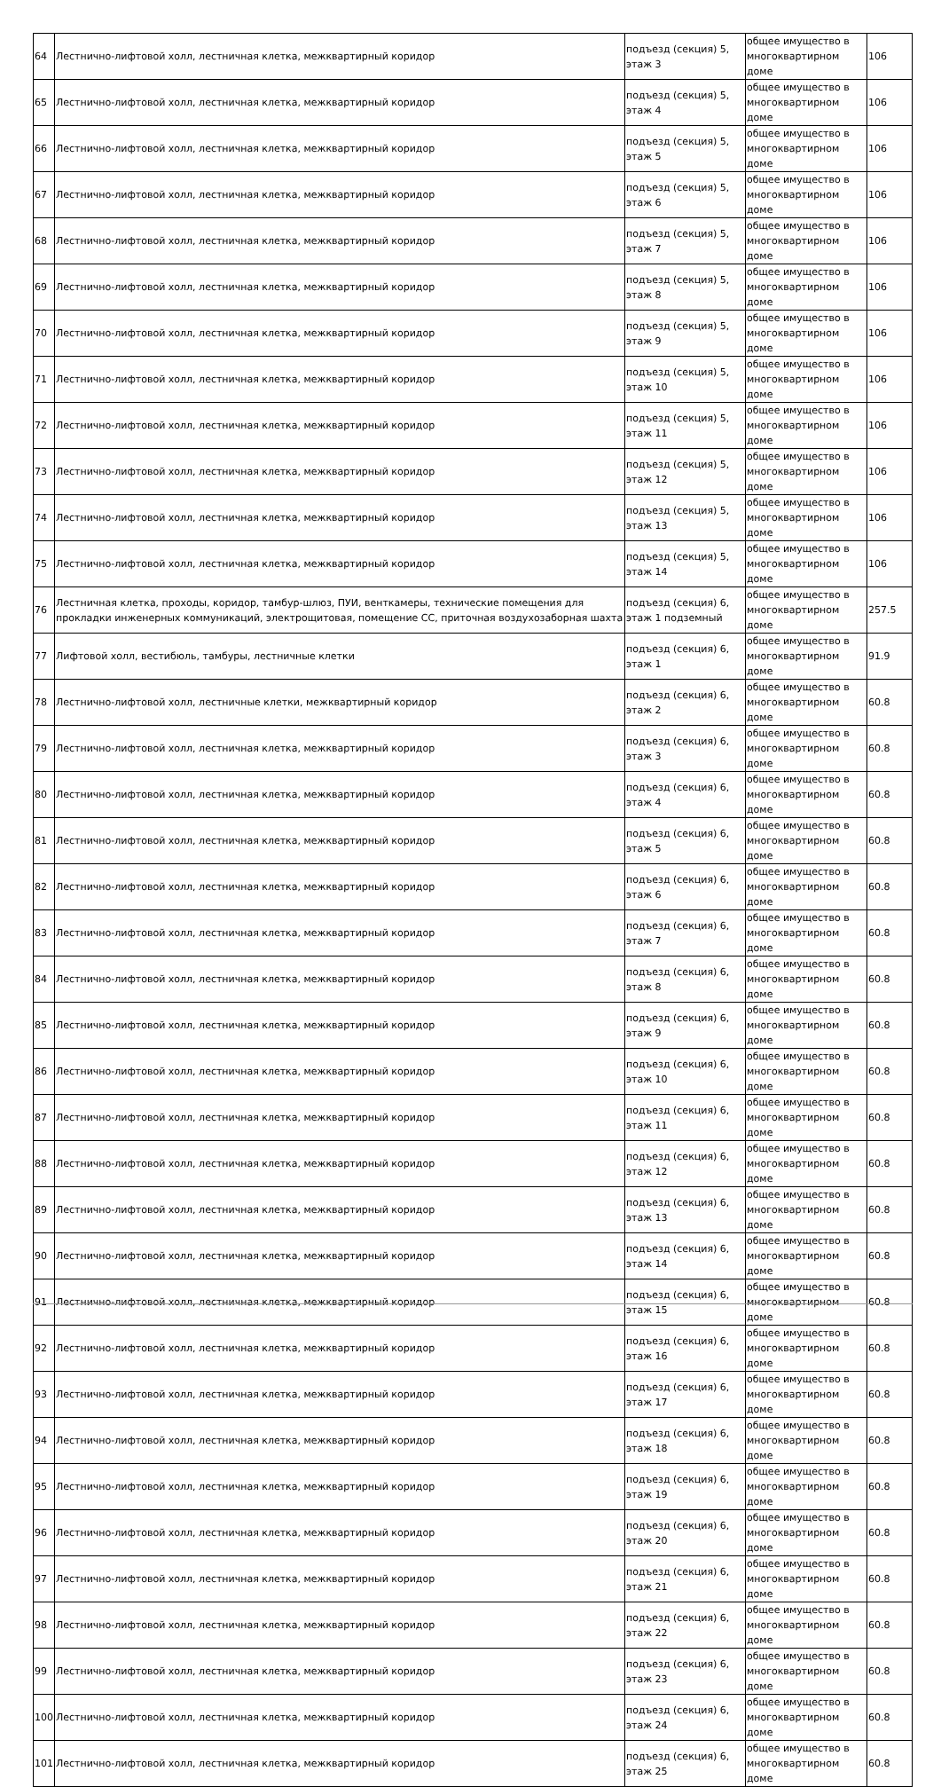| 64 | Лестнично-лифтовой холл, лестничная клетка, межквартирный коридор | подъезд (секция) 5, этаж 3 | общее имущество в многоквартирном доме | 106 |
| 65 | Лестнично-лифтовой холл, лестничная клетка, межквартирный коридор | подъезд (секция) 5, этаж 4 | общее имущество в многоквартирном доме | 106 |
| 66 | Лестнично-лифтовой холл, лестничная клетка, межквартирный коридор | подъезд (секция) 5, этаж 5 | общее имущество в многоквартирном доме | 106 |
| 67 | Лестнично-лифтовой холл, лестничная клетка, межквартирный коридор | подъезд (секция) 5, этаж 6 | общее имущество в многоквартирном доме | 106 |
| 68 | Лестнично-лифтовой холл, лестничная клетка, межквартирный коридор | подъезд (секция) 5, этаж 7 | общее имущество в многоквартирном доме | 106 |
| 69 | Лестнично-лифтовой холл, лестничная клетка, межквартирный коридор | подъезд (секция) 5, этаж 8 | общее имущество в многоквартирном доме | 106 |
| 70 | Лестнично-лифтовой холл, лестничная клетка, межквартирный коридор | подъезд (секция) 5, этаж 9 | общее имущество в многоквартирном доме | 106 |
| 71 | Лестнично-лифтовой холл, лестничная клетка, межквартирный коридор | подъезд (секция) 5, этаж 10 | общее имущество в многоквартирном доме | 106 |
| 72 | Лестнично-лифтовой холл, лестничная клетка, межквартирный коридор | подъезд (секция) 5, этаж 11 | общее имущество в многоквартирном доме | 106 |
| 73 | Лестнично-лифтовой холл, лестничная клетка, межквартирный коридор | подъезд (секция) 5, этаж 12 | общее имущество в многоквартирном доме | 106 |
| 74 | Лестнично-лифтовой холл, лестничная клетка, межквартирный коридор | подъезд (секция) 5, этаж 13 | общее имущество в многоквартирном доме | 106 |
| 75 | Лестнично-лифтовой холл, лестничная клетка, межквартирный коридор | подъезд (секция) 5, этаж 14 | общее имущество в многоквартирном доме | 106 |
| 76 | Лестничная клетка, проходы, коридор, тамбур-шлюз, ПУИ, венткамеры, технические помещения для прокладки инженерных коммуникаций, электрощитовая, помещение СС, приточная воздухозаборная шахта | подъезд (секция) 6, этаж 1 подземный | общее имущество в многоквартирном доме | 257.5 |
| 77 | Лифтовой холл, вестибюль, тамбуры, лестничные клетки | подъезд (секция) 6, этаж 1 | общее имущество в многоквартирном доме | 91.9 |
| 78 | Лестнично-лифтовой холл, лестничные клетки, межквартирный коридор | подъезд (секция) 6, этаж 2 | общее имущество в многоквартирном доме | 60.8 |
| 79 | Лестнично-лифтовой холл, лестничная клетка, межквартирный коридор | подъезд (секция) 6, этаж 3 | общее имущество в многоквартирном доме | 60.8 |
| 80 | Лестнично-лифтовой холл, лестничная клетка, межквартирный коридор | подъезд (секция) 6, этаж 4 | общее имущество в многоквартирном доме | 60.8 |
| 81 | Лестнично-лифтовой холл, лестничная клетка, межквартирный коридор | подъезд (секция) 6, этаж 5 | общее имущество в многоквартирном доме | 60.8 |
| 82 | Лестнично-лифтовой холл, лестничная клетка, межквартирный коридор | подъезд (секция) 6, этаж 6 | общее имущество в многоквартирном доме | 60.8 |
| 83 | Лестнично-лифтовой холл, лестничная клетка, межквартирный коридор | подъезд (секция) 6, этаж 7 | общее имущество в многоквартирном доме | 60.8 |
| 84 | Лестнично-лифтовой холл, лестничная клетка, межквартирный коридор | подъезд (секция) 6, этаж 8 | общее имущество в многоквартирном доме | 60.8 |
| 85 | Лестнично-лифтовой холл, лестничная клетка, межквартирный коридор | подъезд (секция) 6, этаж 9 | общее имущество в многоквартирном доме | 60.8 |
| 86 | Лестнично-лифтовой холл, лестничная клетка, межквартирный коридор | подъезд (секция) 6, этаж 10 | общее имущество в многоквартирном доме | 60.8 |
| 87 | Лестнично-лифтовой холл, лестничная клетка, межквартирный коридор | подъезд (секция) 6, этаж 11 | общее имущество в многоквартирном доме | 60.8 |
| 88 | Лестнично-лифтовой холл, лестничная клетка, межквартирный коридор | подъезд (секция) 6, этаж 12 | общее имущество в многоквартирном доме | 60.8 |
| 89 | Лестнично-лифтовой холл, лестничная клетка, межквартирный коридор | подъезд (секция) 6, этаж 13 | общее имущество в многоквартирном доме | 60.8 |
| 90 | Лестнично-лифтовой холл, лестничная клетка, межквартирный коридор | подъезд (секция) 6, этаж 14 | общее имущество в многоквартирном доме | 60.8 |
| 91 | Лестнично-лифтовой холл, лестничная клетка, межквартирный коридор | подъезд (секция) 6, этаж 15 | общее имущество в многоквартирном доме | 60.8 |
| 92 | Лестнично-лифтовой холл, лестничная клетка, межквартирный коридор | подъезд (секция) 6, этаж 16 | общее имущество в многоквартирном доме | 60.8 |
| 93 | Лестнично-лифтовой холл, лестничная клетка, межквартирный коридор | подъезд (секция) 6, этаж 17 | общее имущество в многоквартирном доме | 60.8 |
| 94 | Лестнично-лифтовой холл, лестничная клетка, межквартирный коридор | подъезд (секция) 6, этаж 18 | общее имущество в многоквартирном доме | 60.8 |
| 95 | Лестнично-лифтовой холл, лестничная клетка, межквартирный коридор | подъезд (секция) 6, этаж 19 | общее имущество в многоквартирном доме | 60.8 |
| 96 | Лестнично-лифтовой холл, лестничная клетка, межквартирный коридор | подъезд (секция) 6, этаж 20 | общее имущество в многоквартирном доме | 60.8 |
| 97 | Лестнично-лифтовой холл, лестничная клетка, межквартирный коридор | подъезд (секция) 6, этаж 21 | общее имущество в многоквартирном доме | 60.8 |
| 98 | Лестнично-лифтовой холл, лестничная клетка, межквартирный коридор | подъезд (секция) 6, этаж 22 | общее имущество в многоквартирном доме | 60.8 |
| 99 | Лестнично-лифтовой холл, лестничная клетка, межквартирный коридор | подъезд (секция) 6, этаж 23 | общее имущество в многоквартирном доме | 60.8 |
| 100 | Лестнично-лифтовой холл, лестничная клетка, межквартирный коридор | подъезд (секция) 6, этаж 24 | общее имущество в многоквартирном доме | 60.8 |
| 101 | Лестнично-лифтовой холл, лестничная клетка, межквартирный коридор | подъезд (секция) 6, этаж 25 | общее имущество в многоквартирном доме | 60.8 |